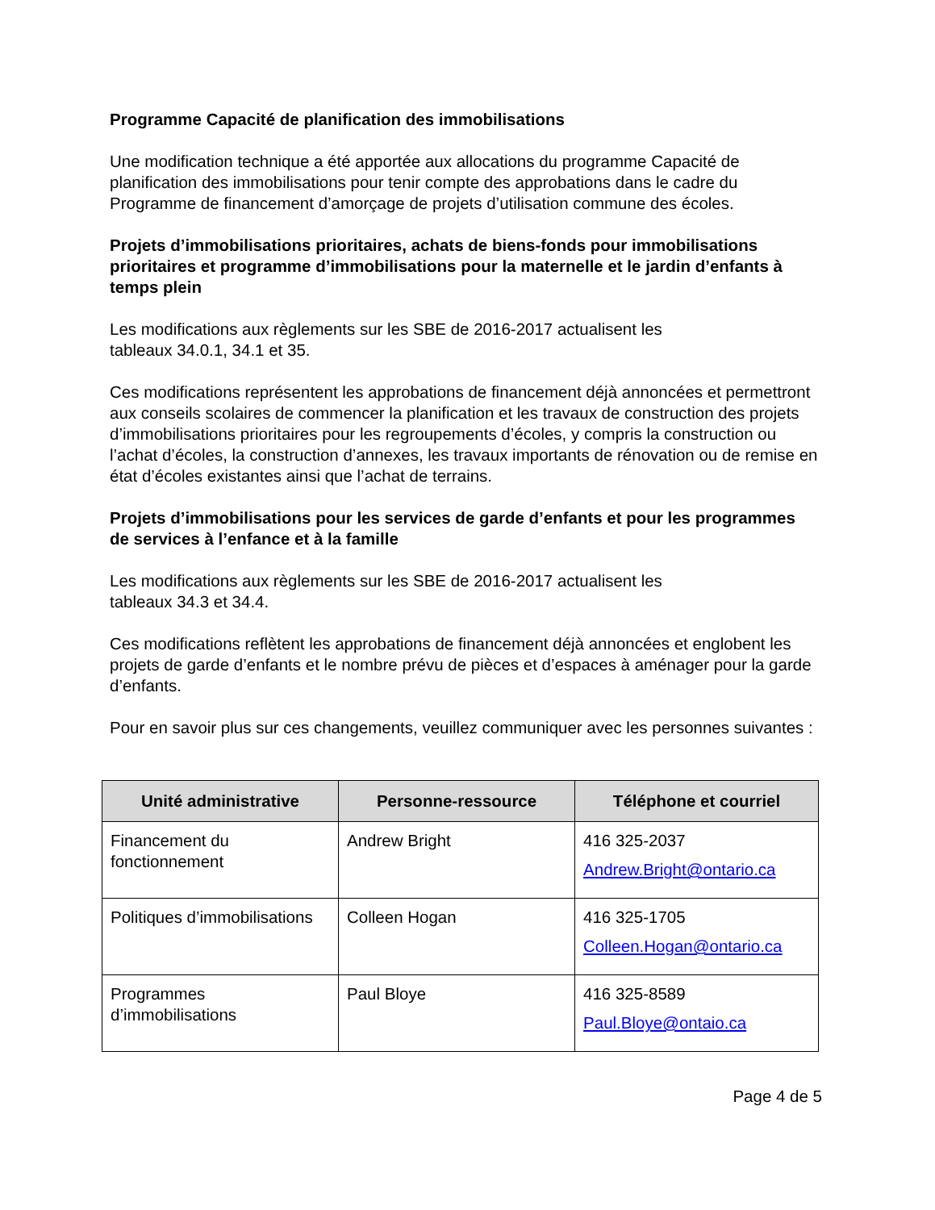Programme Capacité de planification des immobilisations
Une modification technique a été apportée aux allocations du programme Capacité de planification des immobilisations pour tenir compte des approbations dans le cadre du Programme de financement d’amorçage de projets d’utilisation commune des écoles.
Projets d’immobilisations prioritaires, achats de biens-fonds pour immobilisations prioritaires et programme d’immobilisations pour la maternelle et le jardin d’enfants à temps plein
Les modifications aux règlements sur les SBE de 2016-2017 actualisent les
tableaux 34.0.1, 34.1 et 35.
Ces modifications représentent les approbations de financement déjà annoncées et permettront aux conseils scolaires de commencer la planification et les travaux de construction des projets d’immobilisations prioritaires pour les regroupements d’écoles, y compris la construction ou l’achat d’écoles, la construction d’annexes, les travaux importants de rénovation ou de remise en état d’écoles existantes ainsi que l’achat de terrains.
Projets d’immobilisations pour les services de garde d’enfants et pour les programmes de services à l’enfance et à la famille
Les modifications aux règlements sur les SBE de 2016-2017 actualisent les
tableaux 34.3 et 34.4.
Ces modifications reflètent les approbations de financement déjà annoncées et englobent les projets de garde d’enfants et le nombre prévu de pièces et d’espaces à aménager pour la garde d’enfants.
Pour en savoir plus sur ces changements, veuillez communiquer avec les personnes suivantes :
| Unité administrative | Personne-ressource | Téléphone et courriel |
| --- | --- | --- |
| Financement du fonctionnement | Andrew Bright | 416 325-2037 Andrew.Bright@ontario.ca |
| Politiques d’immobilisations | Colleen Hogan | 416 325-1705 Colleen.Hogan@ontario.ca |
| Programmes d’immobilisations | Paul Bloye | 416 325-8589 Paul.Bloye@ontaio.ca |
Page 4 de 5